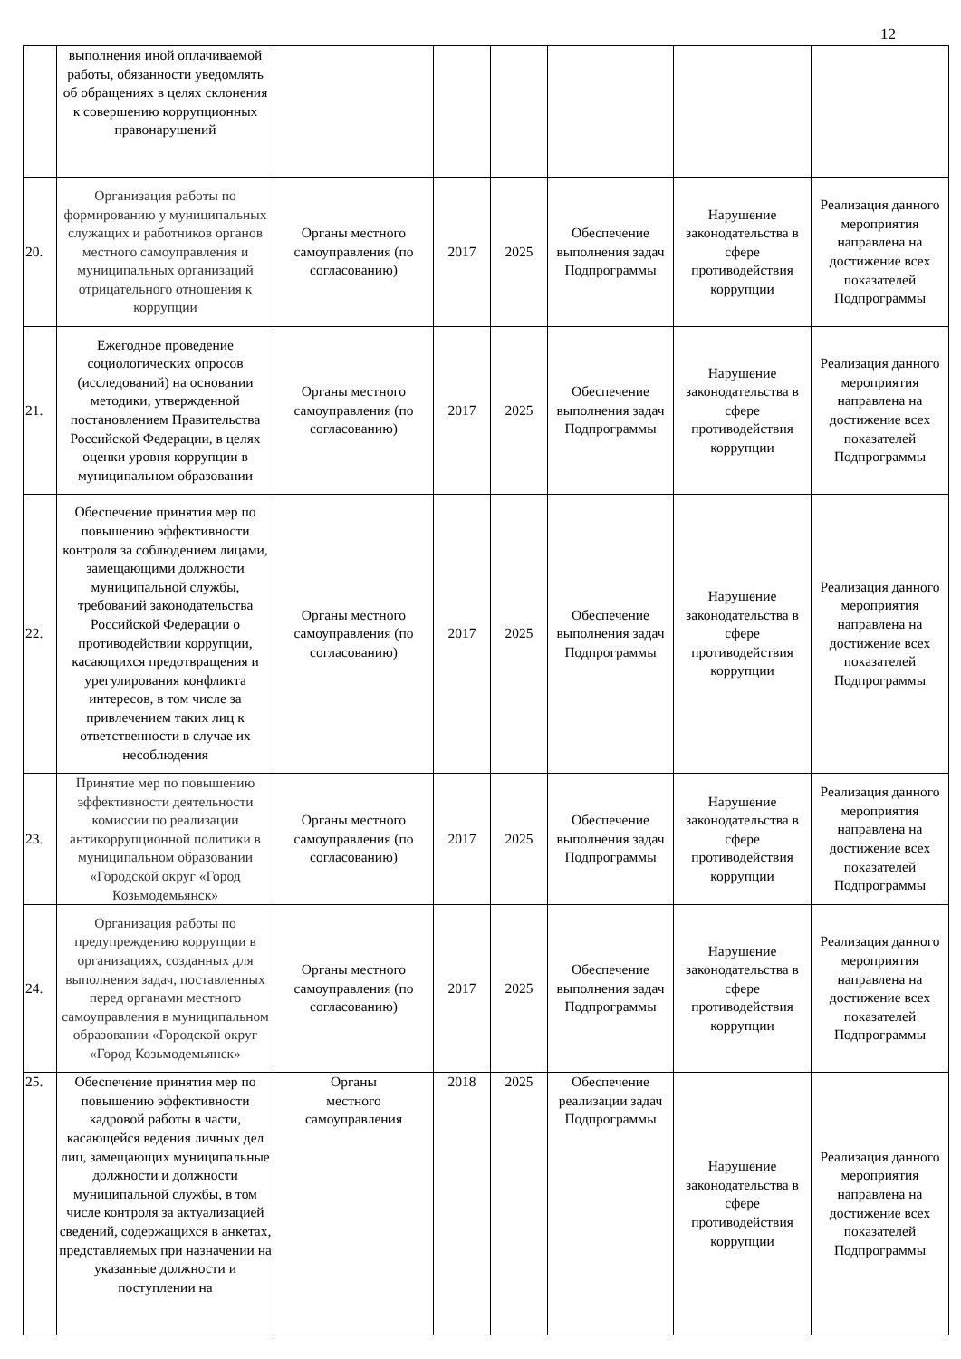12
| | выполнения иной оплачиваемой работы, обязанности уведомлять об обращениях в целях склонения к совершению коррупционных правонарушений | | | | | | |
| 20. | Организация работы по формированию у муниципальных служащих и работников органов местного самоуправления и муниципальных организаций отрицательного отношения к коррупции | Органы местного самоуправления (по согласованию) | 2017 | 2025 | Обеспечение выполнения задач Подпрограммы | Нарушение законодательства в сфере противодействия коррупции | Реализация данного мероприятия направлена на достижение всех показателей Подпрограммы |
| 21. | Ежегодное проведение социологических опросов (исследований) на основании методики, утвержденной постановлением Правительства Российской Федерации, в целях оценки уровня коррупции в муниципальном образовании | Органы местного самоуправления (по согласованию) | 2017 | 2025 | Обеспечение выполнения задач Подпрограммы | Нарушение законодательства в сфере противодействия коррупции | Реализация данного мероприятия направлена на достижение всех показателей Подпрограммы |
| 22. | Обеспечение принятия мер по повышению эффективности контроля за соблюдением лицами, замещающими должности муниципальной службы, требований законодательства Российской Федерации о противодействии коррупции, касающихся предотвращения и урегулирования конфликта интересов, в том числе за привлечением таких лиц к ответственности в случае их несоблюдения | Органы местного самоуправления (по согласованию) | 2017 | 2025 | Обеспечение выполнения задач Подпрограммы | Нарушение законодательства в сфере противодействия коррупции | Реализация данного мероприятия направлена на достижение всех показателей Подпрограммы |
| 23. | Принятие мер по повышению эффективности деятельности комиссии по реализации антикоррупционной политики в муниципальном образовании «Городской округ «Город Козьмодемьянск» | Органы местного самоуправления (по согласованию) | 2017 | 2025 | Обеспечение выполнения задач Подпрограммы | Нарушение законодательства в сфере противодействия коррупции | Реализация данного мероприятия направлена на достижение всех показателей Подпрограммы |
| 24. | Организация работы по предупреждению коррупции в организациях, созданных для выполнения задач, поставленных перед органами местного самоуправления в муниципальном образовании «Городской округ «Город Козьмодемьянск» | Органы местного самоуправления (по согласованию) | 2017 | 2025 | Обеспечение выполнения задач Подпрограммы | Нарушение законодательства в сфере противодействия коррупции | Реализация данного мероприятия направлена на достижение всех показателей Подпрограммы |
| 25. | Обеспечение принятия мер по повышению эффективности кадровой работы в части, касающейся ведения личных дел лиц, замещающих муниципальные должности и должности муниципальной службы, в том числе контроля за актуализацией сведений, содержащихся в анкетах, представляемых при назначении на указанные должности и поступлении на | Органы местного самоуправления | 2018 | 2025 | Обеспечение реализации задач Подпрограммы | Нарушение законодательства в сфере противодействия коррупции | Реализация данного мероприятия направлена на достижение всех показателей Подпрограммы |